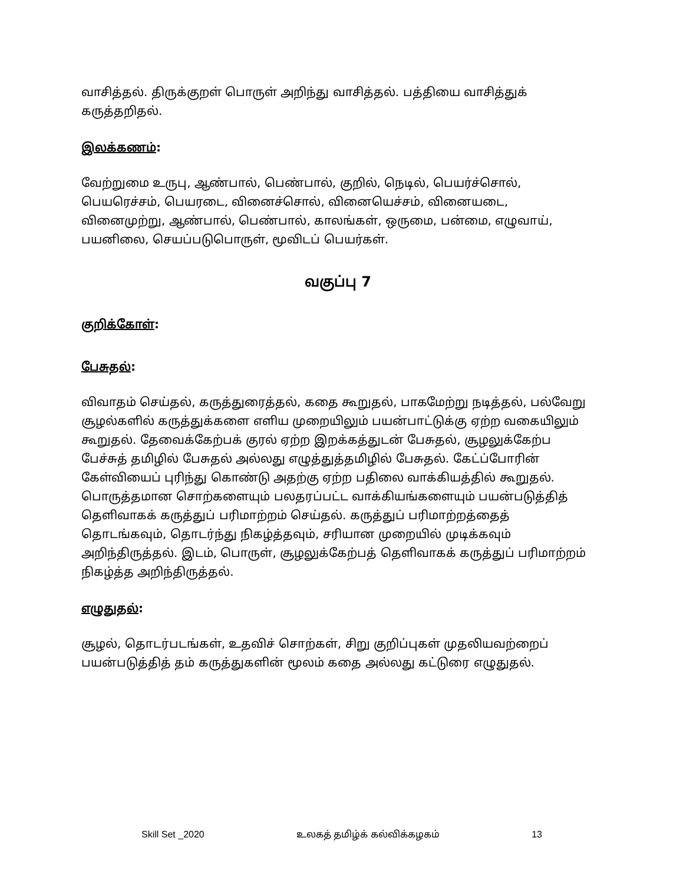வாசித்தல். திருக்குறள் பொருள் அறிந்து வாசித்தல். பத்தியை வாசித்துக் கருத்தறிதல்.
இலக்கணம்:
வேற்றுமை உருபு, ஆண்பால், பெண்பால், குறில், நெடில், பெயர்ச்சொல், பெயரெச்சம், பெயரடை, வினைச்சொல், வினையெச்சம், வினையடை, வினைமுற்று, ஆண்பால், பெண்பால், காலங்கள், ஒருமை, பன்மை, எழுவாய், பயனிலை, செயப்படுபொருள், மூவிடப் பெயர்கள்.
வகுப்பு 7
குறிக்கோள்:
பேசுதல்:
விவாதம் செய்தல், கருத்துரைத்தல், கதை கூறுதல், பாகமேற்று நடித்தல், பல்வேறு சூழல்களில் கருத்துக்களை எளிய முறையிலும் பயன்பாட்டுக்கு ஏற்ற வகையிலும் கூறுதல். தேவைக்கேற்பக் குரல் ஏற்ற இறக்கத்துடன் பேசுதல், சூழலுக்கேற்ப பேச்சுத் தமிழில் பேசுதல் அல்லது எழுத்துத்தமிழில் பேசுதல். கேட்ப்போரின் கேள்வியைப் புரிந்து கொண்டு அதற்கு ஏற்ற பதிலை வாக்கியத்தில் கூறுதல். பொருத்தமான சொற்களையும் பலதரப்பட்ட வாக்கியங்களையும் பயன்படுத்தித் தெளிவாகக் கருத்துப் பரிமாற்றம் செய்தல். கருத்துப் பரிமாற்றத்தைத் தொடங்கவும், தொடர்ந்து நிகழ்த்தவும், சரியான முறையில் முடிக்கவும் அறிந்திருத்தல். இடம், பொருள், சூழலுக்கேற்பத் தெளிவாகக் கருத்துப் பரிமாற்றம் நிகழ்த்த அறிந்திருத்தல்.
எழுதுதல்:
சூழல், தொடர்படங்கள், உதவிச் சொற்கள், சிறு குறிப்புகள் முதலியவற்றைப் பயன்படுத்தித் தம் கருத்துகளின் மூலம் கதை அல்லது கட்டுரை எழுதுதல்.
Skill Set _2020 உலகத் தமிழ்க் கல்விக்கழகம் 13